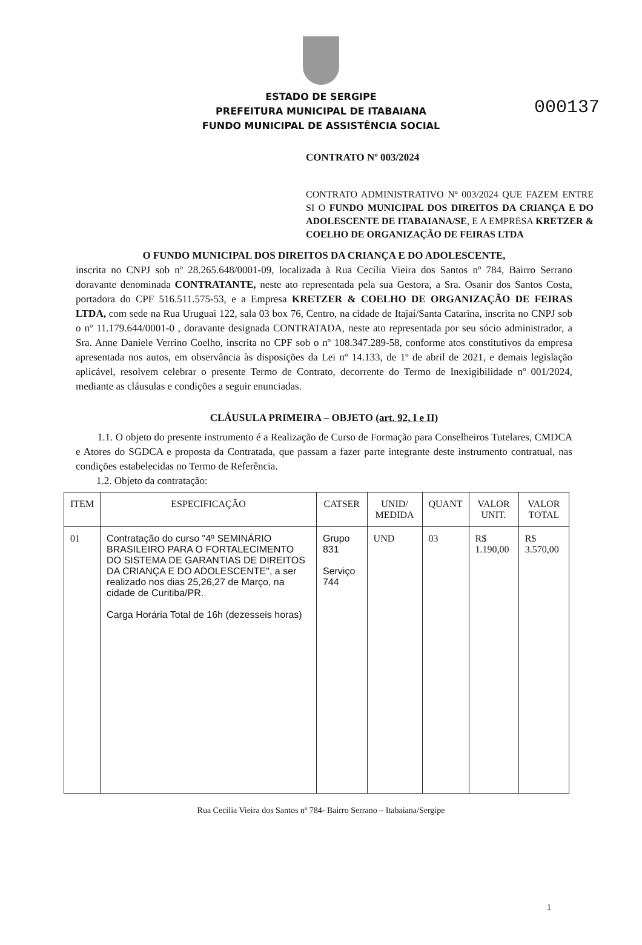000137
ESTADO DE SERGIPE
PREFEITURA MUNICIPAL DE ITABAIANA
FUNDO MUNICIPAL DE ASSISTÊNCIA SOCIAL
CONTRATO Nº 003/2024
CONTRATO ADMINISTRATIVO Nº 003/2024 QUE FAZEM ENTRE SI O FUNDO MUNICIPAL DOS DIREITOS DA CRIANÇA E DO ADOLESCENTE DE ITABAIANA/SE, E A EMPRESA KRETZER & COELHO DE ORGANIZAÇÃO DE FEIRAS LTDA
O FUNDO MUNICIPAL DOS DIREITOS DA CRIANÇA E DO ADOLESCENTE,
inscrita no CNPJ sob nº 28.265.648/0001-09, localizada à Rua Cecília Vieira dos Santos nº 784, Bairro Serrano doravante denominada CONTRATANTE, neste ato representada pela sua Gestora, a Sra. Osanir dos Santos Costa, portadora do CPF 516.511.575-53, e a Empresa KRETZER & COELHO DE ORGANIZAÇÃO DE FEIRAS LTDA, com sede na Rua Uruguai 122, sala 03 box 76, Centro, na cidade de Itajaí/Santa Catarina, inscrita no CNPJ sob o nº 11.179.644/0001-0 , doravante designada CONTRATADA, neste ato representada por seu sócio administrador, a Sra. Anne Daniele Verrino Coelho, inscrita no CPF sob o nº 108.347.289-58, conforme atos constitutivos da empresa apresentada nos autos, em observância às disposições da Lei nº 14.133, de 1º de abril de 2021, e demais legislação aplicável, resolvem celebrar o presente Termo de Contrato, decorrente do Termo de Inexigibilidade nº 001/2024, mediante as cláusulas e condições a seguir enunciadas.
CLÁUSULA PRIMEIRA – OBJETO (art. 92, I e II)
1.1. O objeto do presente instrumento é a Realização de Curso de Formação para Conselheiros Tutelares, CMDCA e Atores do SGDCA e proposta da Contratada, que passam a fazer parte integrante deste instrumento contratual, nas condições estabelecidas no Termo de Referência.
1.2. Objeto da contratação:
| ITEM | ESPECIFICAÇÃO | CATSER | UNID/ MEDIDA | QUANT | VALOR UNIT. | VALOR TOTAL |
| --- | --- | --- | --- | --- | --- | --- |
| 01 | Contratação do curso "4º SEMINÁRIO BRASILEIRO PARA O FORTALECIMENTO DO SISTEMA DE GARANTIAS DE DIREITOS DA CRIANÇA E DO ADOLESCENTE", a ser realizado nos dias 25,26,27 de Março, na cidade de Curitiba/PR. Carga Horária Total de 16h (dezesseis horas) | Grupo 831 Serviço 744 | UND | 03 | R$ 1.190,00 | R$ 3.570,00 |
Rua Cecilia Vieira dos Santos nº 784- Bairro Serrano – Itabaiana/Sergipe
1